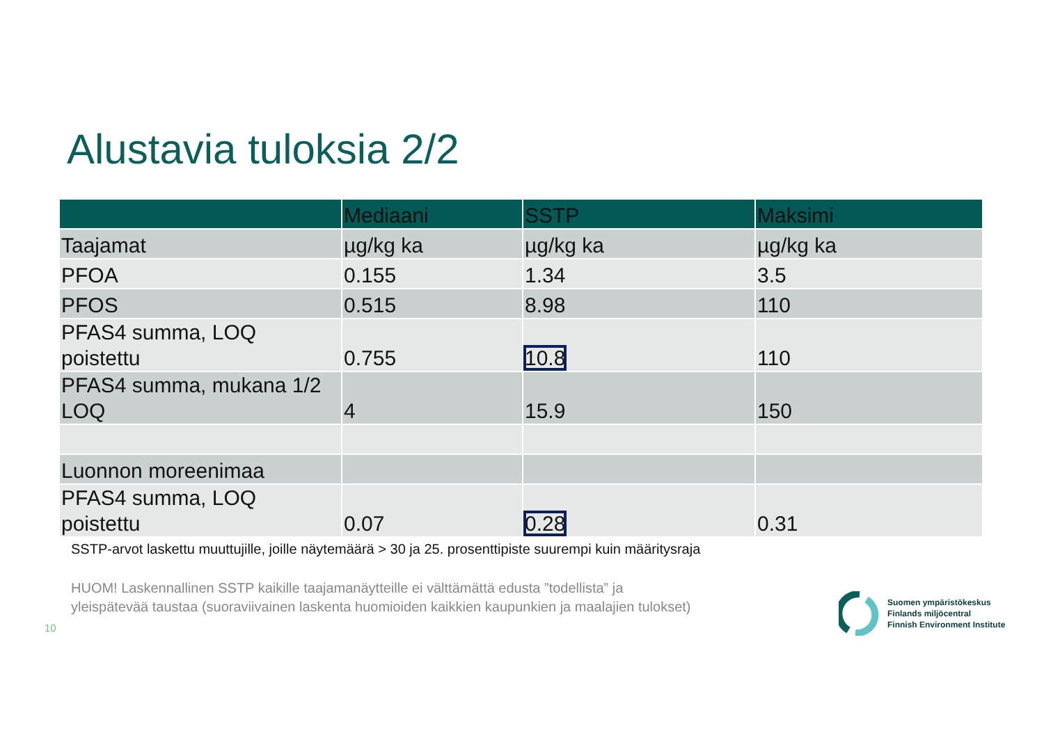Alustavia tuloksia 2/2
| | Mediaani | SSTP | Maksimi |
| --- | --- | --- | --- |
| Taajamat | µg/kg ka | µg/kg ka | µg/kg ka |
| PFOA | 0.155 | 1.34 | 3.5 |
| PFOS | 0.515 | 8.98 | 110 |
| PFAS4 summa, LOQ poistettu | 0.755 | 10.8 | 110 |
| PFAS4 summa, mukana 1/2 LOQ | 4 | 15.9 | 150 |
| Luonnon moreenimaa | | | |
| PFAS4 summa, LOQ poistettu | 0.07 | 0.28 | 0.31 |
SSTP-arvot laskettu muuttujille, joille näytemäärä > 30 ja 25. prosenttipiste suurempi kuin määritysraja
HUOM! Laskennallinen SSTP kaikille taajamanäytteille ei välttämättä edusta ”todellista” ja
yleispätevää taustaa (suoraviivainen laskenta huomioiden kaikkien kaupunkien ja maalajien tulokset)
10
Suomen ympäristökeskus
Finlands miljöcentral
Finnish Environment Institute